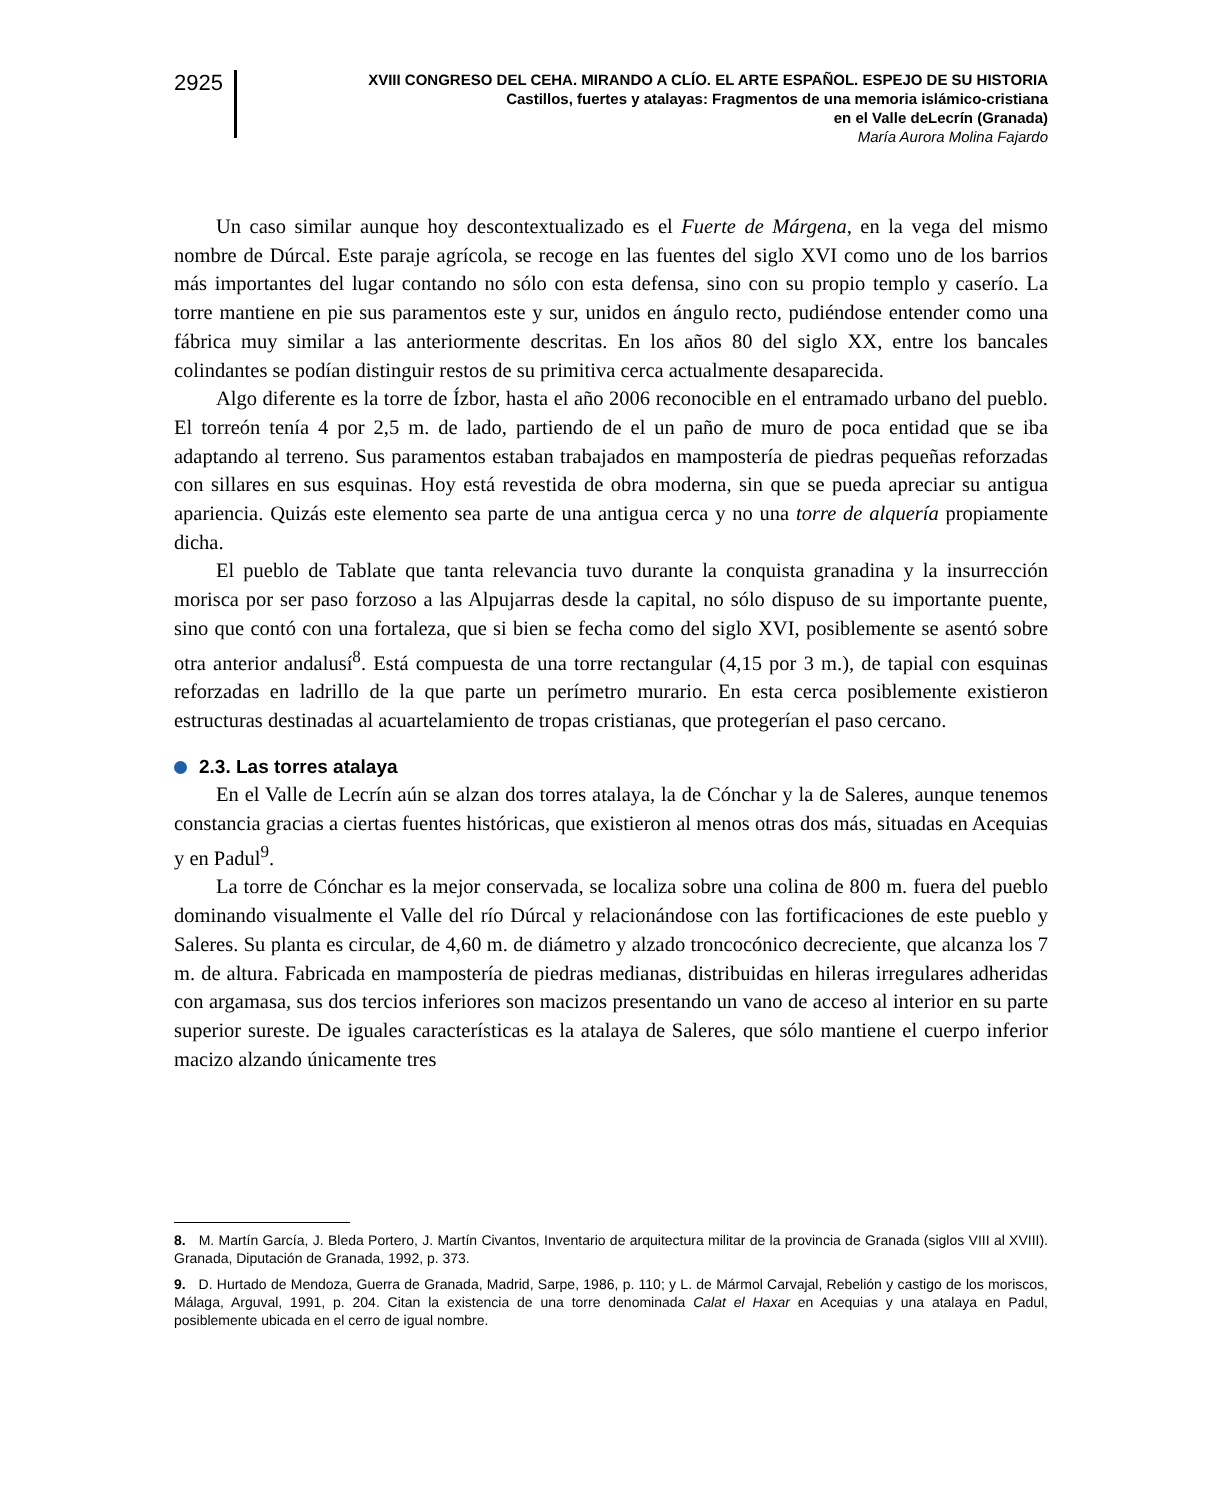2925
XVIII CONGRESO DEL CEHA. MIRANDO A CLÍO. EL ARTE ESPAÑOL. ESPEJO DE SU HISTORIA
Castillos, fuertes y atalayas: Fragmentos de una memoria islámico-cristiana
en el Valle deLecrín (Granada)
María Aurora Molina Fajardo
Un caso similar aunque hoy descontextualizado es el Fuerte de Márgena, en la vega del mismo nombre de Dúrcal. Este paraje agrícola, se recoge en las fuentes del siglo XVI como uno de los barrios más importantes del lugar contando no sólo con esta defensa, sino con su propio templo y caserío. La torre mantiene en pie sus paramentos este y sur, unidos en ángulo recto, pudiéndose entender como una fábrica muy similar a las anteriormente descritas. En los años 80 del siglo XX, entre los bancales colindantes se podían distinguir restos de su primitiva cerca actualmente desaparecida.
Algo diferente es la torre de Ízbor, hasta el año 2006 reconocible en el entramado urbano del pueblo. El torreón tenía 4 por 2,5 m. de lado, partiendo de el un paño de muro de poca entidad que se iba adaptando al terreno. Sus paramentos estaban trabajados en mampostería de piedras pequeñas reforzadas con sillares en sus esquinas. Hoy está revestida de obra moderna, sin que se pueda apreciar su antigua apariencia. Quizás este elemento sea parte de una antigua cerca y no una torre de alquería propiamente dicha.
El pueblo de Tablate que tanta relevancia tuvo durante la conquista granadina y la insurrección morisca por ser paso forzoso a las Alpujarras desde la capital, no sólo dispuso de su importante puente, sino que contó con una fortaleza, que si bien se fecha como del siglo XVI, posiblemente se asentó sobre otra anterior andalusí<sup>8</sup>. Está compuesta de una torre rectangular (4,15 por 3 m.), de tapial con esquinas reforzadas en ladrillo de la que parte un perímetro murario. En esta cerca posiblemente existieron estructuras destinadas al acuartelamiento de tropas cristianas, que protegerían el paso cercano.
2.3. Las torres atalaya
En el Valle de Lecrín aún se alzan dos torres atalaya, la de Cónchar y la de Saleres, aunque tenemos constancia gracias a ciertas fuentes históricas, que existieron al menos otras dos más, situadas en Acequias y en Padul<sup>9</sup>.
La torre de Cónchar es la mejor conservada, se localiza sobre una colina de 800 m. fuera del pueblo dominando visualmente el Valle del río Dúrcal y relacionándose con las fortificaciones de este pueblo y Saleres. Su planta es circular, de 4,60 m. de diámetro y alzado troncocónico decreciente, que alcanza los 7 m. de altura. Fabricada en mampostería de piedras medianas, distribuidas en hileras irregulares adheridas con argamasa, sus dos tercios inferiores son macizos presentando un vano de acceso al interior en su parte superior sureste. De iguales características es la atalaya de Saleres, que sólo mantiene el cuerpo inferior macizo alzando únicamente tres
8. M. Martín García, J. Bleda Portero, J. Martín Civantos, Inventario de arquitectura militar de la provincia de Granada (siglos VIII al XVIII). Granada, Diputación de Granada, 1992, p. 373.
9. D. Hurtado de Mendoza, Guerra de Granada, Madrid, Sarpe, 1986, p. 110; y L. de Mármol Carvajal, Rebelión y castigo de los moriscos, Málaga, Arguval, 1991, p. 204. Citan la existencia de una torre denominada Calat el Haxar en Acequias y una atalaya en Padul, posiblemente ubicada en el cerro de igual nombre.